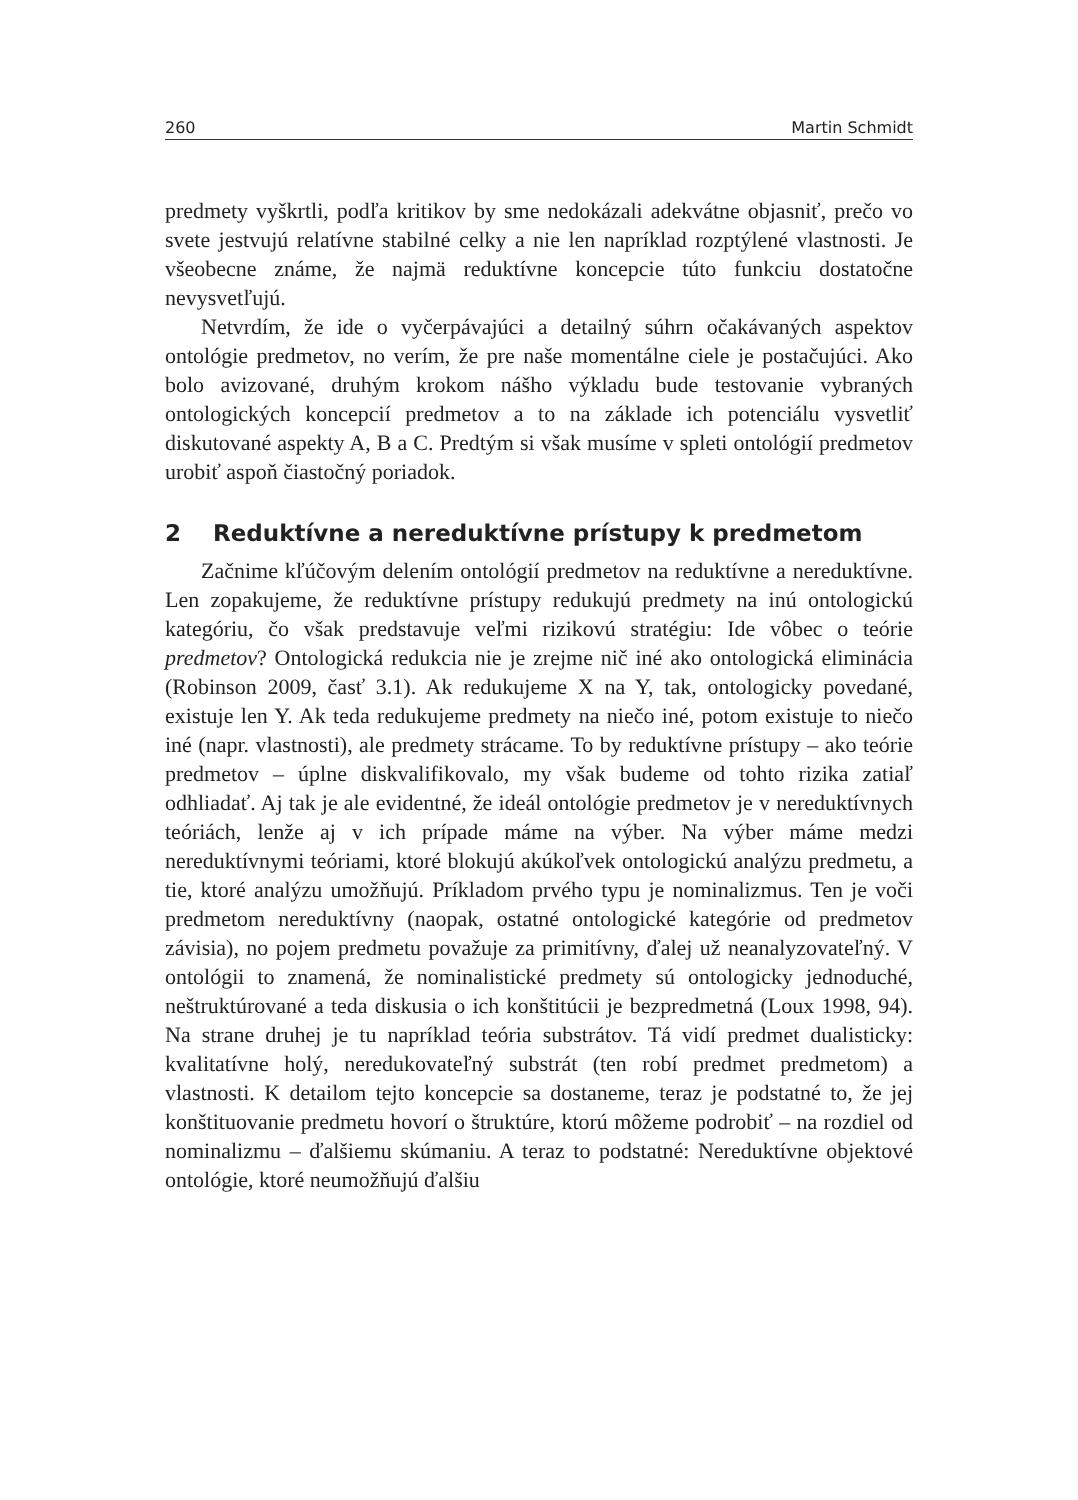260 Martin Schmidt
predmety vyškrtli, podľa kritikov by sme nedokázali adekvátne objasniť, prečo vo svete jestvujú relatívne stabilné celky a nie len napríklad rozptýlené vlastnosti. Je všeobecne známe, že najmä reduktívne koncepcie túto funkciu dostatočne nevysvetľujú.
Netvrdím, že ide o vyčerpávajúci a detailný súhrn očakávaných aspektov ontológie predmetov, no verím, že pre naše momentálne ciele je postačujúci. Ako bolo avizované, druhým krokom nášho výkladu bude testovanie vybraných ontologických koncepcií predmetov a to na základe ich potenciálu vysvetliť diskutované aspekty A, B a C. Predtým si však musíme v spleti ontológií predmetov urobiť aspoň čiastočný poriadok.
2 Reduktívne a nereduktívne prístupy k predmetom
Začnime kľúčovým delením ontológií predmetov na reduktívne a nereduktívne. Len zopakujeme, že reduktívne prístupy redukujú predmety na inú ontologickú kategóriu, čo však predstavuje veľmi rizikovú stratégiu: Ide vôbec o teórie predmetov? Ontologická redukcia nie je zrejme nič iné ako ontologická eliminácia (Robinson 2009, časť 3.1). Ak redukujeme X na Y, tak, ontologicky povedané, existuje len Y. Ak teda redukujeme predmety na niečo iné, potom existuje to niečo iné (napr. vlastnosti), ale predmety strácame. To by reduktívne prístupy – ako teórie predmetov – úplne diskvalifikovalo, my však budeme od tohto rizika zatiaľ odhliadať. Aj tak je ale evidentné, že ideál ontológie predmetov je v nereduktívnych teóriách, lenže aj v ich prípade máme na výber. Na výber máme medzi nereduktívnymi teóriami, ktoré blokujú akúkoľvek ontologickú analýzu predmetu, a tie, ktoré analýzu umožňujú. Príkladom prvého typu je nominalizmus. Ten je voči predmetom nereduktívny (naopak, ostatné ontologické kategórie od predmetov závisia), no pojem predmetu považuje za primitívny, ďalej už neanalyzovateľný. V ontológii to znamená, že nominalistické predmety sú ontologicky jednoduché, neštruktúrované a teda diskusia o ich konštitúcii je bezpredmetná (Loux 1998, 94). Na strane druhej je tu napríklad teória substrátov. Tá vidí predmet dualisticky: kvalitatívne holý, neredukovateľný substrát (ten robí predmet predmetom) a vlastnosti. K detailom tejto koncepcie sa dostaneme, teraz je podstatné to, že jej konštituovanie predmetu hovorí o štruktúre, ktorú môžeme podrobiť – na rozdiel od nominalizmu – ďalšiemu skúmaniu. A teraz to podstatné: Nereduktívne objektové ontológie, ktoré neumožňujú ďalšiu